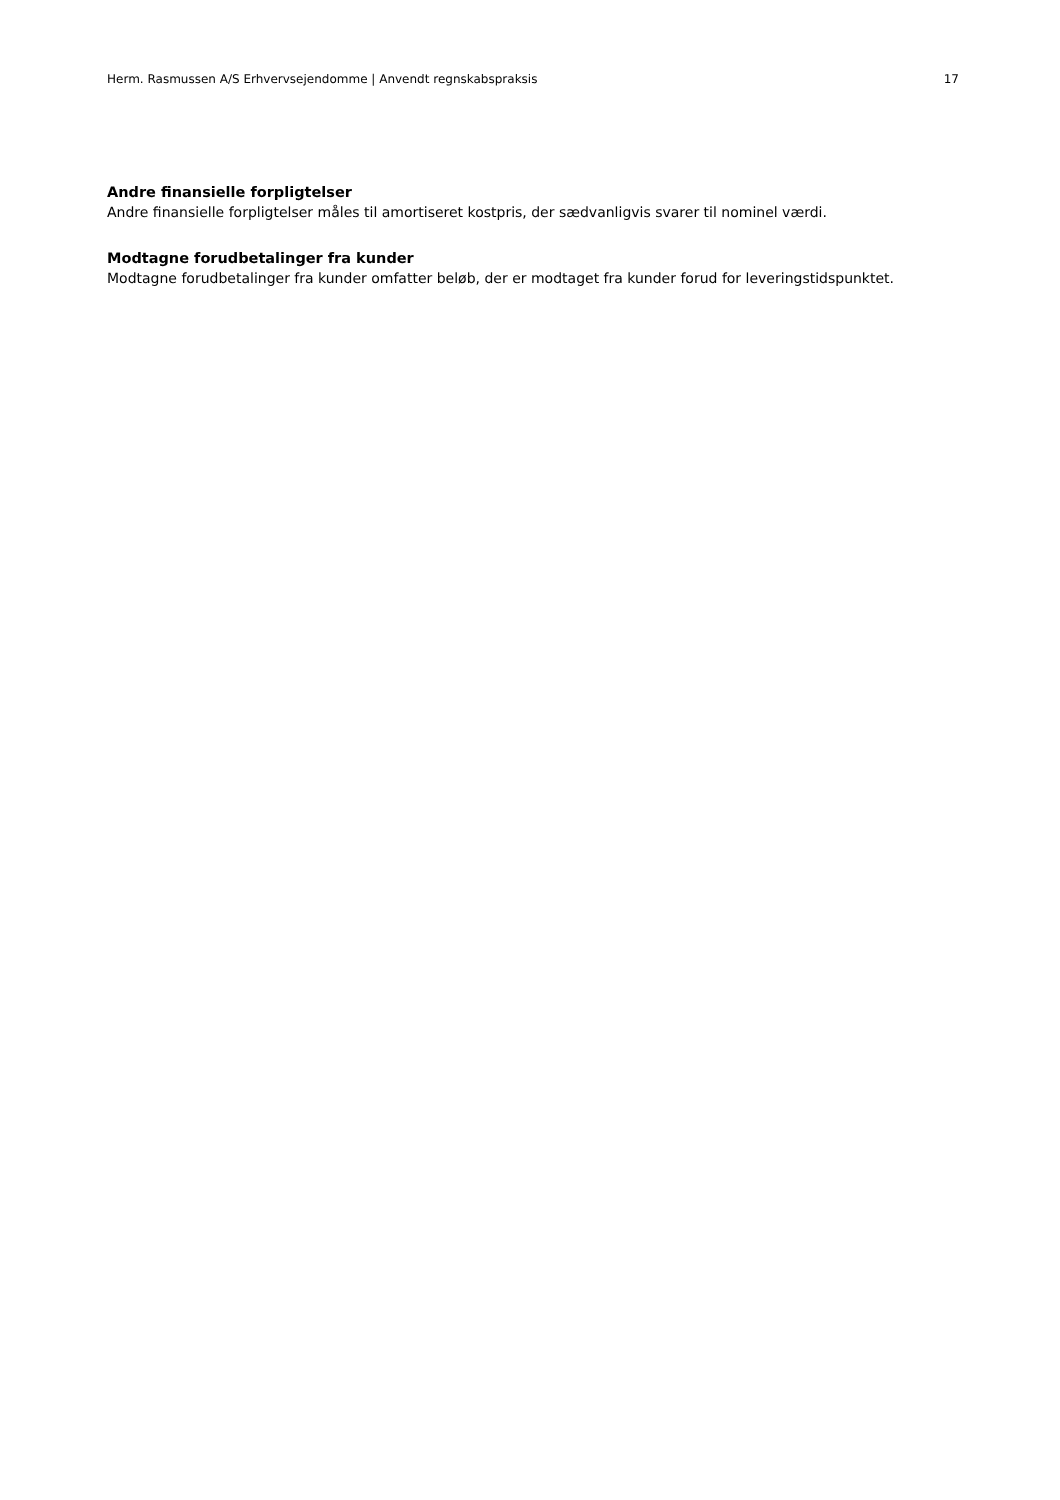Herm. Rasmussen A/S Erhvervsejendomme | Anvendt regnskabspraksis 17
Andre finansielle forpligtelser
Andre finansielle forpligtelser måles til amortiseret kostpris, der sædvanligvis svarer til nominel værdi.
Modtagne forudbetalinger fra kunder
Modtagne forudbetalinger fra kunder omfatter beløb, der er modtaget fra kunder forud for leveringstidspunktet.